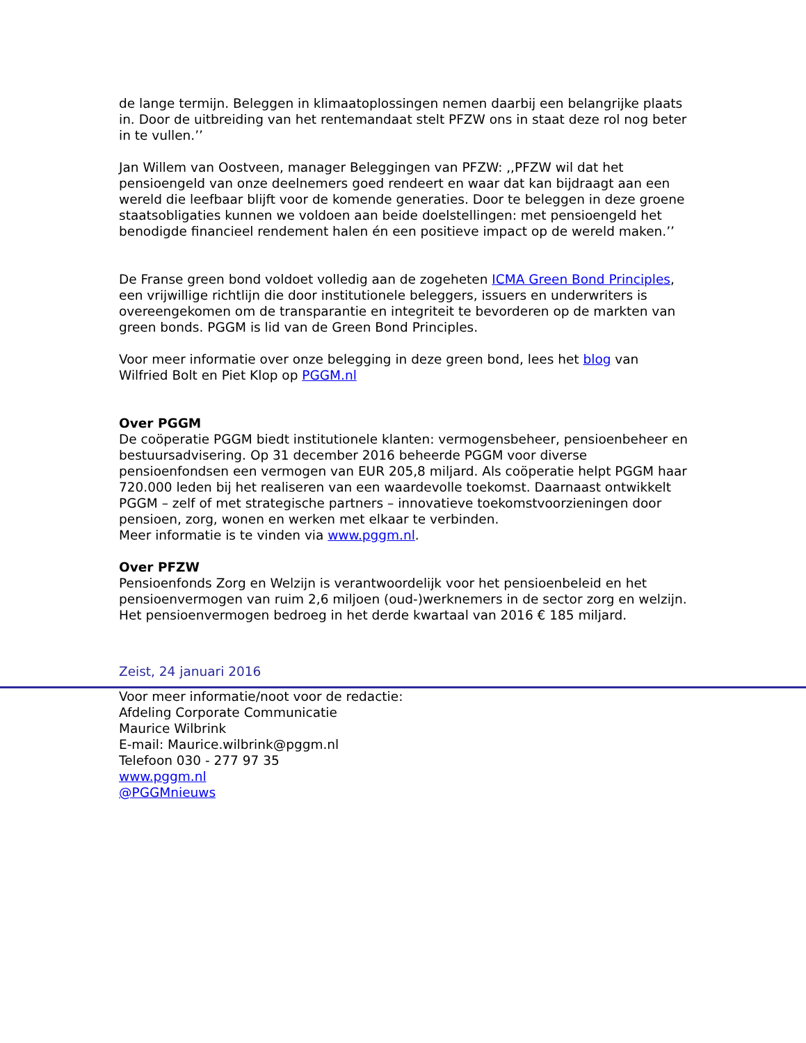de lange termijn. Beleggen in klimaatoplossingen nemen daarbij een belangrijke plaats in. Door de uitbreiding van het rentemandaat stelt PFZW ons in staat deze rol nog beter in te vullen.’’
Jan Willem van Oostveen, manager Beleggingen van PFZW: ,,PFZW wil dat het pensioengeld van onze deelnemers goed rendeert en waar dat kan bijdraagt aan een wereld die leefbaar blijft voor de komende generaties. Door te beleggen in deze groene staatsobligaties kunnen we voldoen aan beide doelstellingen: met pensioengeld het benodigde financieel rendement halen én een positieve impact op de wereld maken.’’
De Franse green bond voldoet volledig aan de zogeheten ICMA Green Bond Principles, een vrijwillige richtlijn die door institutionele beleggers, issuers en underwriters is overeengekomen om de transparantie en integriteit te bevorderen op de markten van green bonds. PGGM is lid van de Green Bond Principles.
Voor meer informatie over onze belegging in deze green bond, lees het blog van Wilfried Bolt en Piet Klop op PGGM.nl
Over PGGM
De coöperatie PGGM biedt institutionele klanten: vermogensbeheer, pensioenbeheer en bestuursadvisering. Op 31 december 2016 beheerde PGGM voor diverse pensioenfondsen een vermogen van EUR 205,8 miljard. Als coöperatie helpt PGGM haar 720.000 leden bij het realiseren van een waardevolle toekomst. Daarnaast ontwikkelt PGGM – zelf of met strategische partners – innovatieve toekomstvoorzieningen door pensioen, zorg, wonen en werken met elkaar te verbinden.
Meer informatie is te vinden via www.pggm.nl.
Over PFZW
Pensioenfonds Zorg en Welzijn is verantwoordelijk voor het pensioenbeleid en het pensioenvermogen van ruim 2,6 miljoen (oud-)werknemers in de sector zorg en welzijn. Het pensioenvermogen bedroeg in het derde kwartaal van 2016 € 185 miljard.
Zeist, 24 januari 2016
Voor meer informatie/noot voor de redactie:
Afdeling Corporate Communicatie
Maurice Wilbrink
E-mail: Maurice.wilbrink@pggm.nl
Telefoon 030 - 277 97 35
www.pggm.nl
@PGGMnieuws